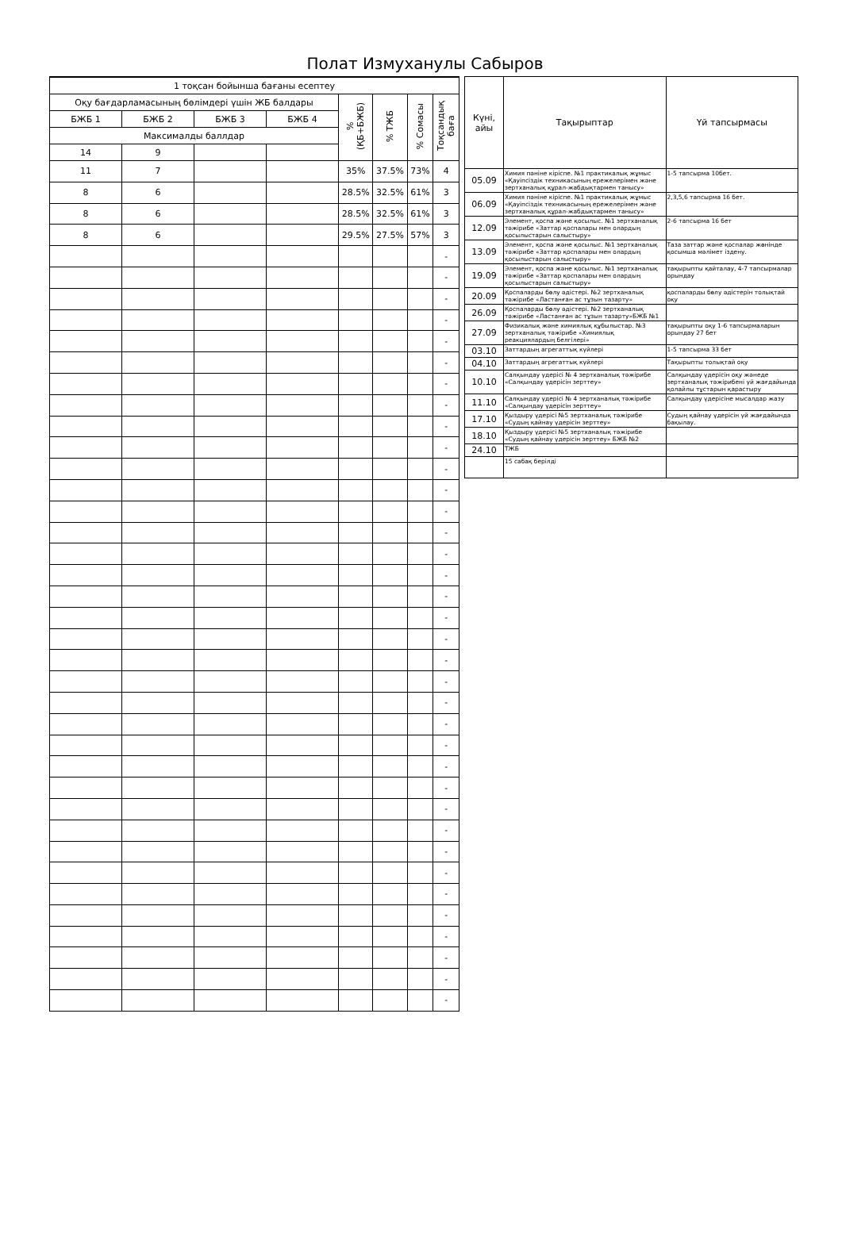Полат Измуханулы Сабыров
| 1 тоқсан бойынша бағаны есептеу | | | | | | | |
| --- | --- | --- | --- | --- | --- | --- | --- |
| Оқу бағдарламасының бөлімдері үшін ЖБ балдары | | | | % (ҚБ+БЖБ) | % ТЖБ | % Сомасы | Тоқсандық баға |
| БЖБ 1 | БЖБ 2 | БЖБ 3 | БЖБ 4 | | | | |
| Максималды баллдар | | | | | | | |
| 14 | 9 | | | | | | |
| 11 | 7 | | | 35% | 37.5% | 73% | 4 |
| 8 | 6 | | | 28.5% | 32.5% | 61% | 3 |
| 8 | 6 | | | 28.5% | 32.5% | 61% | 3 |
| 8 | 6 | | | 29.5% | 27.5% | 57% | 3 |
| | | | | | | | - |
| | | | | | | | - |
| | | | | | | | - |
| | | | | | | | - |
| | | | | | | | - |
| | | | | | | | - |
| | | | | | | | - |
| | | | | | | | - |
| | | | | | | | - |
| | | | | | | | - |
| | | | | | | | - |
| | | | | | | | - |
| | | | | | | | - |
| | | | | | | | - |
| | | | | | | | - |
| | | | | | | | - |
| | | | | | | | - |
| | | | | | | | - |
| | | | | | | | - |
| | | | | | | | - |
| | | | | | | | - |
| | | | | | | | - |
| | | | | | | | - |
| | | | | | | | - |
| | | | | | | | - |
| | | | | | | | - |
| | | | | | | | - |
| | | | | | | | - |
| | | | | | | | - |
| | | | | | | | - |
| | | | | | | | - |
| | | | | | | | - |
| | | | | | | | - |
| | | | | | | | - |
| | | | | | | | - |
| | | | | | | | - |
| Күні, айы | Тақырыптар | Үй тапсырмасы |
| --- | --- | --- |
| 05.09 | Химия пәніне кіріспе. №1 практикалық жұмыс «Қауіпсіздік техникасының ережелерімен және зертханалық құрал-жабдықтармен танысу» | 1-5 тапсырма 10бет. |
| 06.09 | Химия пәніне кіріспе. №1 практикалық жұмыс «Қауіпсіздік техникасының ережелерімен және зертханалық құрал-жабдықтармен танысу» | 2,3,5,6 тапсырма 16 бет. |
| 12.09 | Элемент, қоспа және қосылыс. №1 зертханалық тәжірибе «Заттар қоспалары мен олардың қосылыстарын салыстыру» | 2-6 тапсырма 16 бет |
| 13.09 | Элемент, қоспа және қосылыс. №1 зертханалық тәжірибе «Заттар қоспалары мен олардың қосылыстарын салыстыру» | Таза заттар және қоспалар жөнінде қосымша мәлімет іздену. |
| 19.09 | Элемент, қоспа және қосылыс. №1 зертханалық тәжірибе «Заттар қоспалары мен олардың қосылыстарын салыстыру» | тақырыпты қайталау, 4-7 тапсырмалар орындау |
| 20.09 | Қоспаларды бөлу әдістері. №2 зертханалық тәжірибе «Ластанған ас тұзын тазарту» | қоспаларды бөлу әдістерін толықтай оқу |
| 26.09 | Қоспаларды бөлу әдістері. №2 зертханалық тәжірибе «Ластанған ас тұзын тазарту»БЖБ №1 | |
| 27.09 | Физикалық және химиялық құбылыстар. №3 зертханалық тәжірибе «Химиялық реакциялардың белгілері» | тақырыпты оқу 1-6 тапсырмаларын орындау 27 бет |
| 03.10 | Заттардың агрегаттық күйлері | 1-5 тапсырма 33 бет |
| 04.10 | Заттардың агрегаттық күйлері | Тақырыпты толықтай оқу |
| 10.10 | Салқындау үдерісі № 4 зертханалық тәжірибе «Салқындау үдерісін зерттеу» | Салқындау үдерісін оқу жәнеде зертханалық тәжірибені үй жағдайында қолайлы тұстарын қарастыру |
| 11.10 | Салқындау үдерісі № 4 зертханалық тәжірибе «Салқындау үдерісін зерттеу» | Салқындау үдерісіне мысалдар жазу |
| 17.10 | Қыздыру үдерісі №5 зертханалық тәжірибе «Судың қайнау үдерісін зерттеу» | Судың қайнау үдерісін үй жағдайында бақылау. |
| 18.10 | Қыздыру үдерісі №5 зертханалық тәжірибе «Судың қайнау үдерісін зерттеу» БЖБ №2 | |
| 24.10 | ТЖБ | |
| | 15 сабақ берілді | |